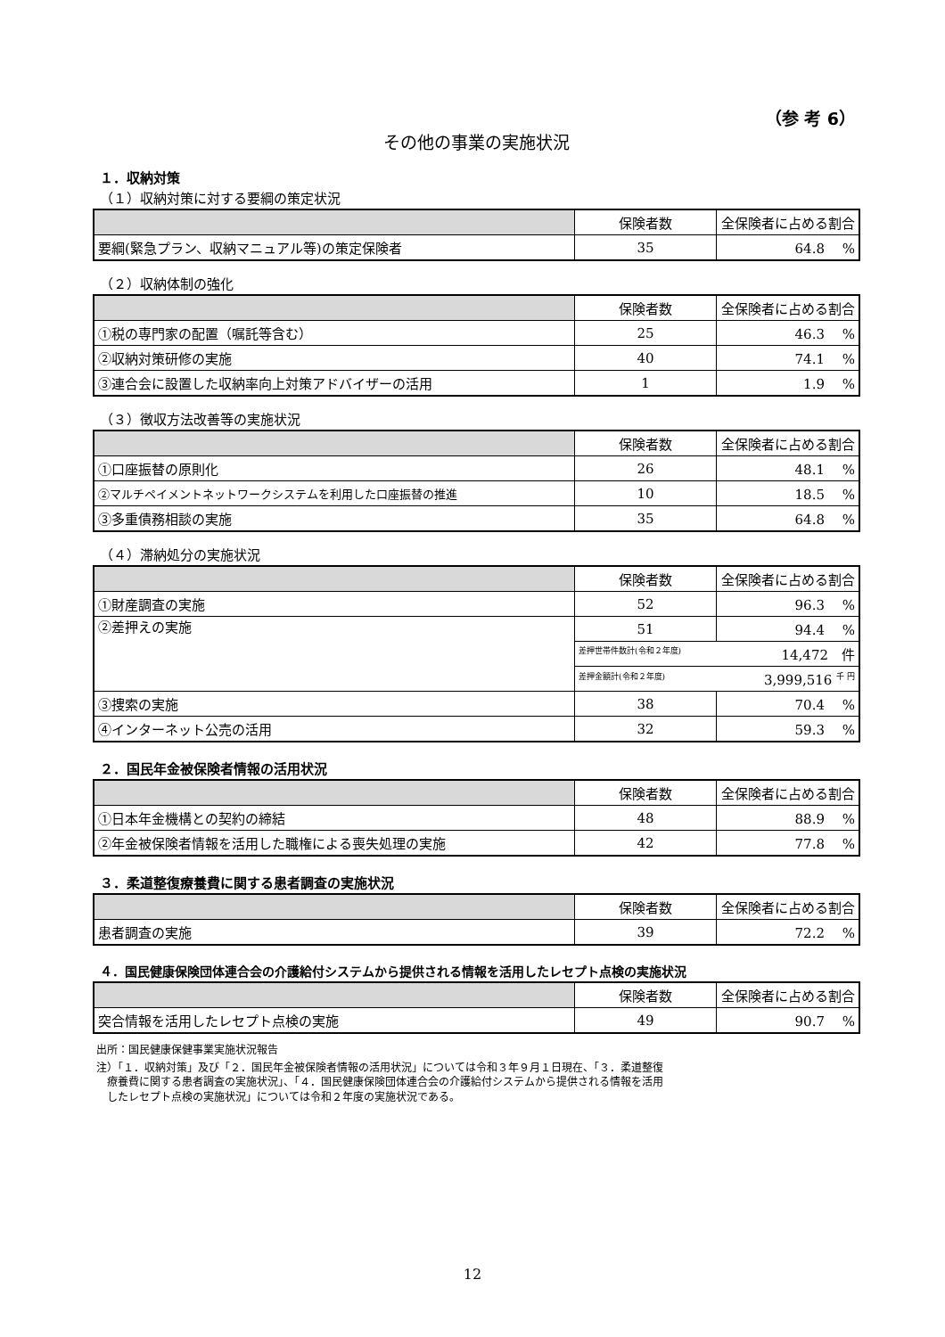（参 考 6）
その他の事業の実施状況
１．収納対策
（１）収納対策に対する要綱の策定状況
| | 保険者数 | 全保険者に占める割合 |
| --- | --- | --- |
| 要綱(緊急プラン、収納マニュアル等)の策定保険者 | 35 | 64.8 % |
（２）収納体制の強化
| | 保険者数 | 全保険者に占める割合 |
| --- | --- | --- |
| ①税の専門家の配置（嘱託等含む） | 25 | 46.3 % |
| ②収納対策研修の実施 | 40 | 74.1 % |
| ③連合会に設置した収納率向上対策アドバイザーの活用 | 1 | 1.9 % |
（３）徴収方法改善等の実施状況
| | 保険者数 | 全保険者に占める割合 |
| --- | --- | --- |
| ①口座振替の原則化 | 26 | 48.1 % |
| ②マルチペイメントネットワークシステムを利用した口座振替の推進 | 10 | 18.5 % |
| ③多重債務相談の実施 | 35 | 64.8 % |
（４）滞納処分の実施状況
| | 保険者数 | 全保険者に占める割合 |
| --- | --- | --- |
| ①財産調査の実施 | 52 | 96.3 % |
| ②差押えの実施 | 51 | 94.4 % |
| | 差押世帯件数計(令和２年度) 14,472 件 | |
| | 差押金額計(令和２年度) 3,999,516 <sup>千 円</sup> | |
| ③捜索の実施 | 38 | 70.4 % |
| ④インターネット公売の活用 | 32 | 59.3 % |
２．国民年金被保険者情報の活用状況
| | 保険者数 | 全保険者に占める割合 |
| --- | --- | --- |
| ①日本年金機構との契約の締結 | 48 | 88.9 % |
| ②年金被保険者情報を活用した職権による喪失処理の実施 | 42 | 77.8 % |
３．柔道整復療養費に関する患者調査の実施状況
| | 保険者数 | 全保険者に占める割合 |
| --- | --- | --- |
| 患者調査の実施 | 39 | 72.2 % |
４．国民健康保険団体連合会の介護給付システムから提供される情報を活用したレセプト点検の実施状況
| | 保険者数 | 全保険者に占める割合 |
| --- | --- | --- |
| 突合情報を活用したレセプト点検の実施 | 49 | 90.7 % |
出所：国民健康保健事業実施状況報告
注）「１．収納対策」及び「２．国民年金被保険者情報の活用状況」については令和３年９月１日現在、「３．柔道整復
　療養費に関する患者調査の実施状況」、「４．国民健康保険団体連合会の介護給付システムから提供される情報を活用
　したレセプト点検の実施状況」については令和２年度の実施状況である。
12